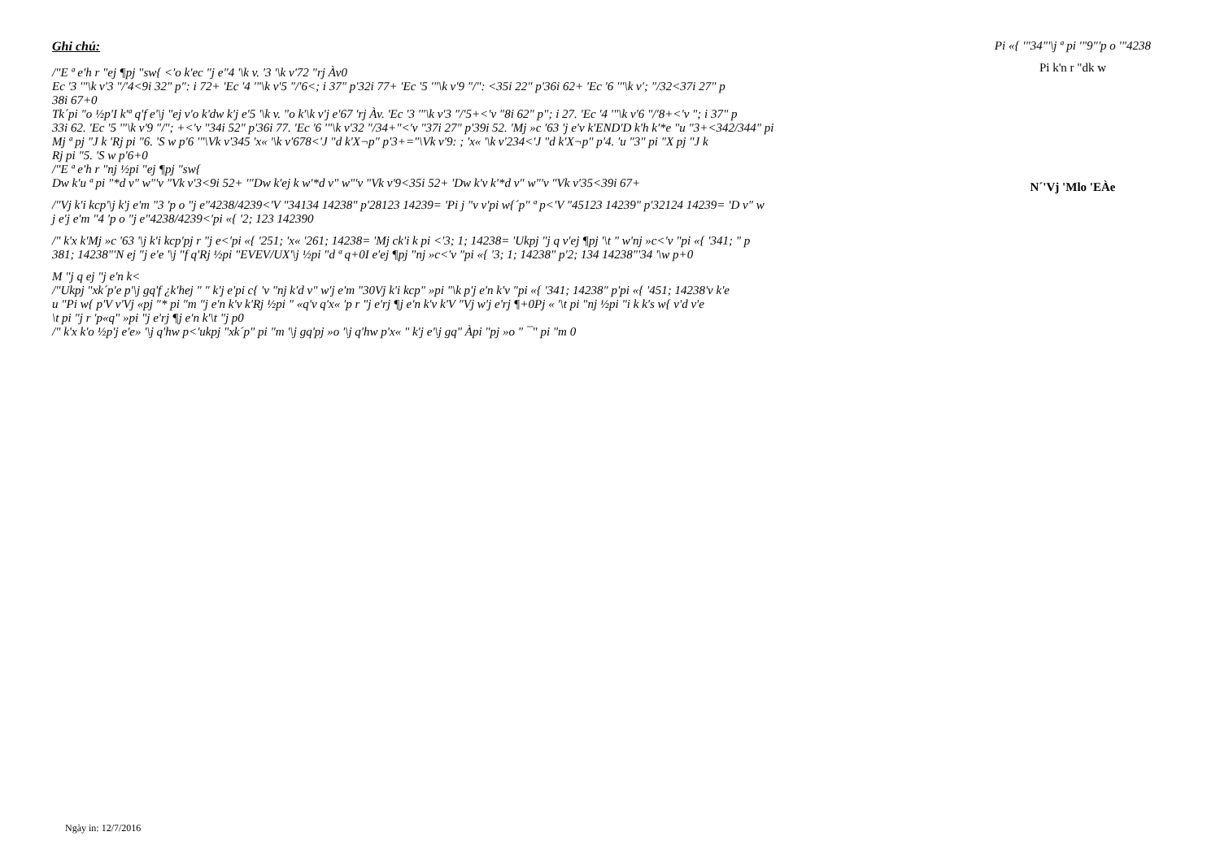Ghi chú:
/"E ª e'h r "ej ¶pj "sw{ <'o k'ec "j e"4 '\k v. '3 '\k v'72 "rj Àv0
Ec '3 '"\k v'3 "/'4<9i 32" p": i 72+ 'Ec '4 '"\k v'5 "/'6<; i 37" p'32i 77+ 'Ec '5 '"\k v'9 "/": <35i 22" p'36i 62+ 'Ec '6 '"\k v'; "/32<37i 27" p
38i 67+0
Tk´pi "o ½p'I k'ª q'f e'\j "ej v'o k'dw k'j e'5 '\k v. "o k'\k v'j e'67 'rj Àv. 'Ec '3 '"\k v'3 "/'5+<'v "8i 62" p"; i 27. 'Ec '4 '"\k v'6 "/'8+<'v "; i 37" p
33i 62. 'Ec '5 '"\k v'9 "/"; +<'v "34i 52" p'36i 77. 'Ec '6 '"\k v'32 "/34+"<'v "37i 27" p'39i 52. 'Mj »c '63 'j e'v k'END'D k'h k'*e "u "3+<342/344" pi
Mj ª pj "J k 'Rj pi "6. 'S w p'6 '"\Vk v'345 'x« '\k v'678<'J "d k'X¬p" p'3+="\Vk v'9: ; 'x« '\k v'234<'J "d k'X¬p" p'4. 'u "3" pi "X pj "J k
Rj pi "5. 'S w p'6+0
/"E ª e'h r "nj ½pi "ej ¶pj "sw{
Dw k'u ª pi "*d v" w"'v "Vk v'3<9i 52+ '"Dw k'ej k w'*d v" w"'v "Vk v'9<35i 52+ 'Dw k'v k'*d v" w"'v "Vk v'35<39i 67+
/"Vj k'i kcp'\j k'j e'm "3 'p o "j e"4238/4239<'V "34134 14238" p'28123 14239= 'Pi j "v v'pi w{´p" ª p<'V "45123 14239" p'32124 14239= 'D v" w
j e'j e'm "4 'p o "j e"4238/4239<'pi «{ '2; 123 142390
/" k'x k'Mj »c '63 '\j k'i kcp'pj r "j e<'pi «{ '251; 'x« '261; 14238= 'Mj ck'i k pi <'3; 1; 14238= 'Ukpj "j q v'ej ¶pj '\t " w'nj »c<'v "pi «{ '341; " p
381; 14238"'N ej "j e'e '\j "f q'Rj ½pi "EVEV/UX'\j ½pi "d ª q+0I e'ej ¶pj "nj »c<'v "pi «{ '3; 1; 14238" p'2; 134 14238"'34 '\w p+0
M "j q ej "j e'n k<
/"Ukpj "xk´p'e p'\j gq'f ¿k'hej " " k'j e'pi c{ 'v "nj k'd v" w'j e'm "30Vj k'i kcp" »pi "\k p'j e'n k'v "pi «{ '341; 14238" p'pi «{ '451; 14238'v k'e
u "Pi w{ p'V v'Vj «pj "* pi "m "j e'n k'v k'Rj ½pi " «q'v q'x« 'p r "j e'rj ¶j e'n k'v k'V "Vj w'j e'rj ¶+0Pj « '\t pi "nj ½pi "i k k's w{ v'd v'e
\t pi "j r 'p«q" »pi "j e'rj ¶j e'n k'\t "j p0
/" k'x k'o ½p'j e'e» '\j q'hw p<'ukpj "xk´p" pi "m '\j gq'pj »o '\j q'hw p'x« " k'j e'\j gq" Àpi "pj »o " ¯" pi "m 0
Pi «{ '"34"'\j ª pi '"9"'p o '"4238
Pi k'n r "dk w
N´'Vj 'Mlo 'EÀe
Ngày in: 12/7/2016